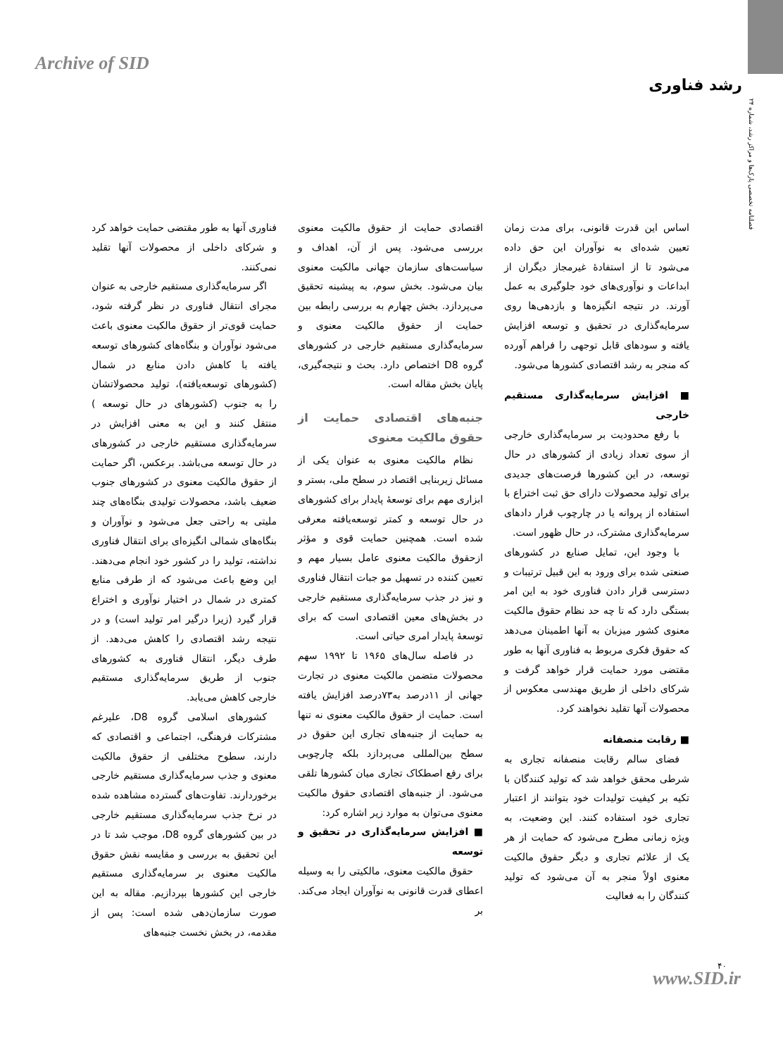Archive of SID
رشد فناوری
فصلنامه تخصصی پارک‌ها و مراکز رشد، شماره ۲۴
فناوری آنها به طور مقتضی حمایت خواهد کرد و شرکای داخلی از محصولات آنها تقلید نمی‌کنند.
اگر سرمایه‌گذاری مستقیم خارجی به عنوان مجرای انتقال فناوری در نظر گرفته شود، حمایت قوی‌تر از حقوق مالکیت معنوی باعث می‌شود نوآوران و بنگاه‌های کشورهای توسعه یافته با کاهش دادن منابع در شمال (کشورهای توسعه‌یافته)، تولید محصولاتشان را به جنوب (کشورهای در حال توسعه ) منتقل کنند و این به معنی افزایش در سرمایه‌گذاری مستقیم خارجی در کشورهای در حال توسعه می‌باشد. برعکس، اگر حمایت از حقوق مالکیت معنوی در کشورهای جنوب ضعیف باشد، محصولات تولیدی بنگاه‌های چند ملیتی به راحتی جعل می‌شود و نوآوران و بنگاه‌های شمالی انگیزه‌ای برای انتقال فناوری نداشته، تولید را در کشور خود انجام می‌دهند. این وضع باعث می‌شود که از طرفی منابع کمتری در شمال در اختیار نوآوری و اختراع قرار گیرد (زیرا درگیر امر تولید است) و در نتیجه رشد اقتصادی را کاهش می‌دهد. از طرف دیگر، انتقال فناوری به کشورهای جنوب از طریق سرمایه‌گذاری مستقیم خارجی کاهش می‌یابد.
کشورهای اسلامی گروه D8، علیرغم مشترکات فرهنگی، اجتماعی و اقتصادی که دارند، سطوح مختلفی از حقوق مالکیت معنوی و جذب سرمایه‌گذاری مستقیم خارجی برخوردارند. تفاوت‌های گسترده مشاهده شده در نرخ جذب سرمایه‌گذاری مستقیم خارجی در بین کشورهای گروه D8، موجب شد تا در این تحقیق به بررسی و مقایسه نقش حقوق مالکیت معنوی بر سرمایه‌گذاری مستقیم خارجی این کشورها بپردازیم. مقاله به این صورت سازمان‌دهی شده است: پس از مقدمه، در بخش نخست جنبه‌های
اقتصادی حمایت از حقوق مالکیت معنوی بررسی می‌شود. پس از آن، اهداف و سیاست‌های سازمان جهانی مالکیت معنوی بیان می‌شود. بخش سوم، به پیشینه تحقیق می‌پردازد. بخش چهارم به بررسی رابطه بین حمایت از حقوق مالکیت معنوی و سرمایه‌گذاری مستقیم خارجی در کشورهای گروه D8 اختصاص دارد. بحث و نتیجه‌گیری، پایان بخش مقاله است.
جنبه‌های اقتصادی حمایت از حقوق مالکیت معنوی
نظام مالکیت معنوی به عنوان یکی از مسائل زیربنایی اقتصاد در سطح ملی، بستر و ابزاری مهم برای توسعهٔ پایدار برای کشورهای در حال توسعه و کمتر توسعه‌یافته معرفی شده است. همچنین حمایت قوی و مؤثر ازحقوق مالکیت معنوی عامل بسیار مهم و تعیین کننده در تسهیل مو جبات انتقال فناوری و نیز در جذب سرمایه‌گذاری مستقیم خارجی در بخش‌های معین اقتصادی است که برای توسعهٔ پایدار امری حیاتی است.
در فاصله سال‌های ۱۹۶۵ تا ۱۹۹۲ سهم محصولات متضمن مالکیت معنوی در تجارت جهانی از ۱۱درصد به۷۳درصد افزایش یافته است. حمایت از حقوق مالکیت معنوی نه تنها به حمایت از جنبه‌های تجاری این حقوق در سطح بین‌المللی می‌پردازد بلکه چارچوبی برای رفع اصطکاک تجاری میان کشورها تلقی می‌شود. از جنبه‌های اقتصادی حقوق مالکیت معنوی می‌توان به موارد زیر اشاره کرد:
■ افزایش سرمایه‌گذاری در تحقیق و توسعه
حقوق مالکیت معنوی، مالکیتی را به وسیله اعطای قدرت قانونی به نوآوران ایجاد می‌کند. بر
اساس این قدرت قانونی، برای مدت زمان تعیین شده‌ای به نوآوران این حق داده می‌شود تا از استفادهٔ غیرمجاز دیگران از ابداعات و نوآوری‌های خود جلوگیری به عمل آورند. در نتیجه انگیزه‌ها و بازدهی‌ها روی سرمایه‌گذاری در تحقیق و توسعه افزایش یافته و سودهای قابل توجهی را فراهم آورده که منجر به رشد اقتصادی کشورها می‌شود.
■ افزایش سرمایه‌گذاری مستقیم خارجی
با رفع محدودیت بر سرمایه‌گذاری خارجی از سوی تعداد زیادی از کشورهای در حال توسعه، در این کشورها فرصت‌های جدیدی برای تولید محصولات دارای حق ثبت اختراع با استفاده از پروانه یا در چارچوب قرار دادهای سرمایه‌گذاری مشترک، در حال ظهور است.
با وجود این، تمایل صنایع در کشورهای صنعتی شده برای ورود به این قبیل ترتیبات و دسترسی قرار دادن فناوری خود به این امر بستگی دارد که تا چه حد نظام حقوق مالکیت معنوی کشور میزبان به آنها اطمینان می‌دهد که حقوق فکری مربوط به فناوری آنها به طور مقتضی مورد حمایت قرار خواهد گرفت و شرکای داخلی از طریق مهندسی معکوس از محصولات آنها تقلید نخواهند کرد.
■ رقابت منصفانه
فضای سالم رقابت منصفانه تجاری به شرطی محقق خواهد شد که تولید کنندگان با تکیه بر کیفیت تولیدات خود بتوانند از اعتبار تجاری خود استفاده کنند. این وضعیت، به ویژه زمانی مطرح می‌شود که حمایت از هر یک از علائم تجاری و دیگر حقوق مالکیت معنوی اولاً منجر به آن می‌شود که تولید کنندگان را به فعالیت
۴۰
www.SID.ir